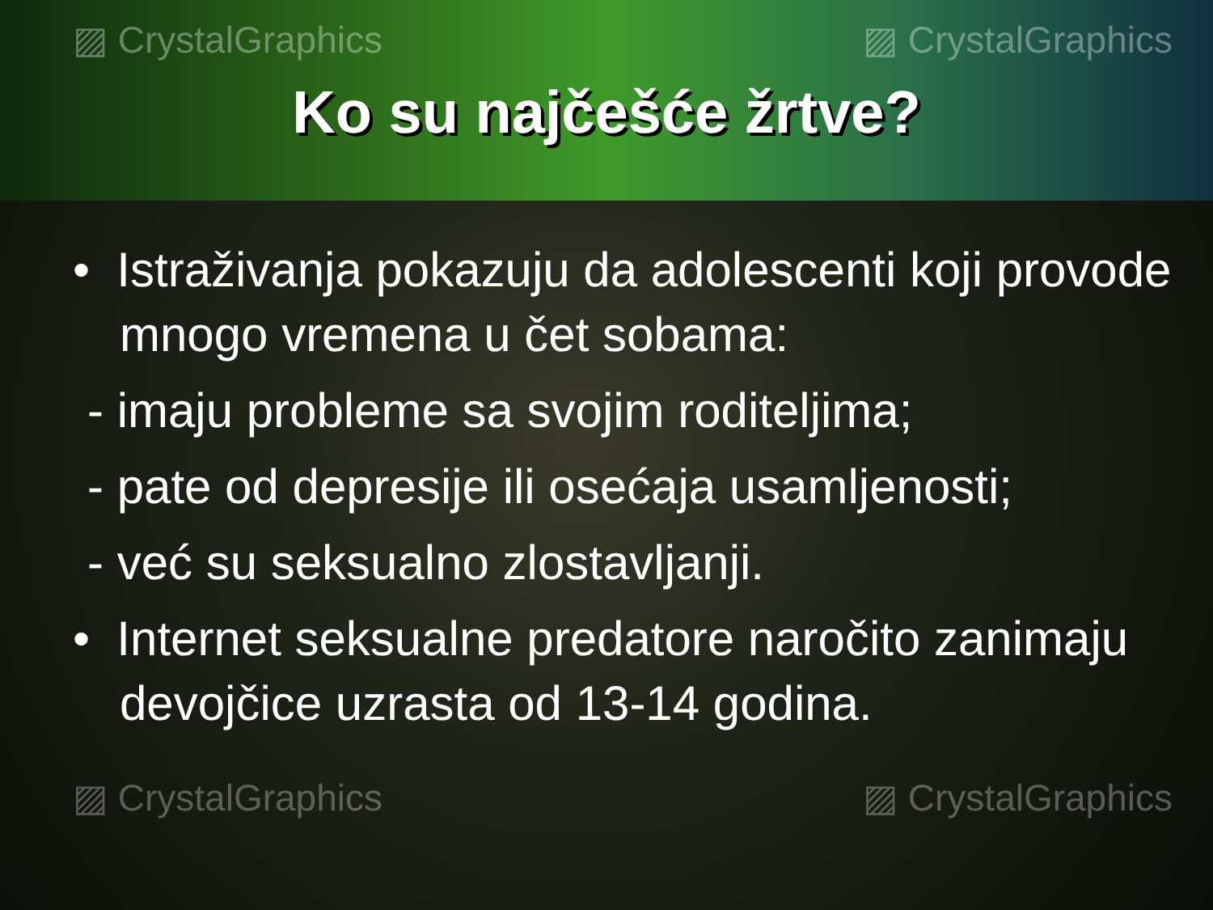▨ CrystalGraphics ▨ CrystalGraphics
Ko su najčešće žrtve?
• Istraživanja pokazuju da adolescenti koji provode mnogo vremena u čet sobama:
- imaju probleme sa svojim roditeljima;
- pate od depresije ili osećaja usamljenosti;
- već su seksualno zlostavljanji.
• Internet seksualne predatore naročito zanimaju devojčice uzrasta od 13-14 godina.
▨ CrystalGraphics ▨ CrystalGraphics